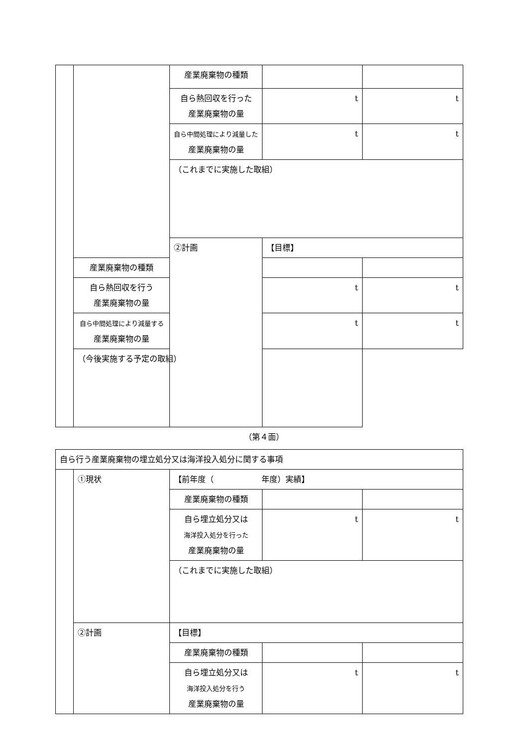| | | 産業廃棄物の種類 | | |
| | | 自ら熱回収を行った 産業廃棄物の量 | t | t |
| | | 自ら中間処理により減量した 産業廃棄物の量 | t | t |
| | | （これまでに実施した取組） | | |
| | | ②計画 | 【目標】 | |
| | 産業廃棄物の種類 | | | |
| | 自ら熱回収を行う 産業廃棄物の量 | | t | t |
| | 自ら中間処理により減量する 産業廃棄物の量 | | t | t |
| | （今後実施する予定の取組） | | | |
（第４面）
| 自ら行う産業廃棄物の埋立処分又は海洋投入処分に関する事項 | | | | |
| | ①現状 | 【前年度（ 年度）実績】 | | |
| | | 産業廃棄物の種類 | | |
| | | 自ら埋立処分又は 海洋投入処分を行った 産業廃棄物の量 | t | t |
| | | （これまでに実施した取組） | | |
| | ②計画 | 【目標】 | | |
| | | 産業廃棄物の種類 | | |
| | | 自ら埋立処分又は 海洋投入処分を行う 産業廃棄物の量 | t | t |